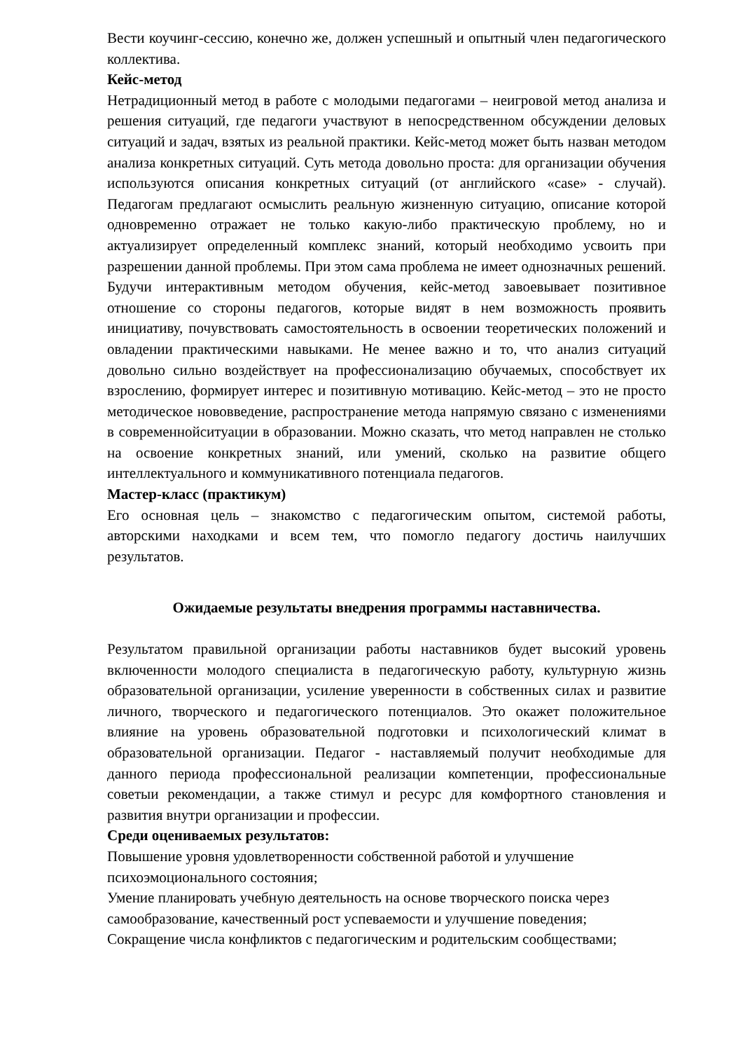Вести коучинг-сессию, конечно же, должен успешный и опытный член педагогического коллектива.
Кейс-метод
Нетрадиционный метод в работе с молодыми педагогами – неигровой метод анализа и решения ситуаций, где педагоги участвуют в непосредственном обсуждении деловых ситуаций и задач, взятых из реальной практики. Кейс-метод может быть назван методом анализа конкретных ситуаций. Суть метода довольно проста: для организации обучения используются описания конкретных ситуаций (от английского «case» - случай). Педагогам предлагают осмыслить реальную жизненную ситуацию, описание которой одновременно отражает не только какую-либо практическую проблему, но и актуализирует определенный комплекс знаний, который необходимо усвоить при разрешении данной проблемы. При этом сама проблема не имеет однозначных решений. Будучи интерактивным методом обучения, кейс-метод завоевывает позитивное отношение со стороны педагогов, которые видят в нем возможность проявить инициативу, почувствовать самостоятельность в освоении теоретических положений и овладении практическими навыками. Не менее важно и то, что анализ ситуаций довольно сильно воздействует на профессионализацию обучаемых, способствует их взрослению, формирует интерес и позитивную мотивацию. Кейс-метод – это не просто методическое нововведение, распространение метода напрямую связано с изменениями в современнойситуации в образовании. Можно сказать, что метод направлен не столько на освоение конкретных знаний, или умений, сколько на развитие общего интеллектуального и коммуникативного потенциала педагогов.
Мастер-класс (практикум)
Его основная цель – знакомство с педагогическим опытом, системой работы, авторскими находками и всем тем, что помогло педагогу достичь наилучших результатов.
Ожидаемые результаты внедрения программы наставничества.
Результатом правильной организации работы наставников будет высокий уровень включенности молодого специалиста в педагогическую работу, культурную жизнь образовательной организации, усиление уверенности в собственных силах и развитие личного, творческого и педагогического потенциалов. Это окажет положительное влияние на уровень образовательной подготовки и психологический климат в образовательной организации. Педагог - наставляемый получит необходимые для данного периода профессиональной реализации компетенции, профессиональные советыи рекомендации, а также стимул и ресурс для комфортного становления и развития внутри организации и профессии.
Среди оцениваемых результатов:
Повышение уровня удовлетворенности собственной работой и улучшение психоэмоционального состояния;
Умение планировать учебную деятельность на основе творческого поиска через самообразование, качественный рост успеваемости и улучшение поведения;
Сокращение числа конфликтов с педагогическим и родительским сообществами;